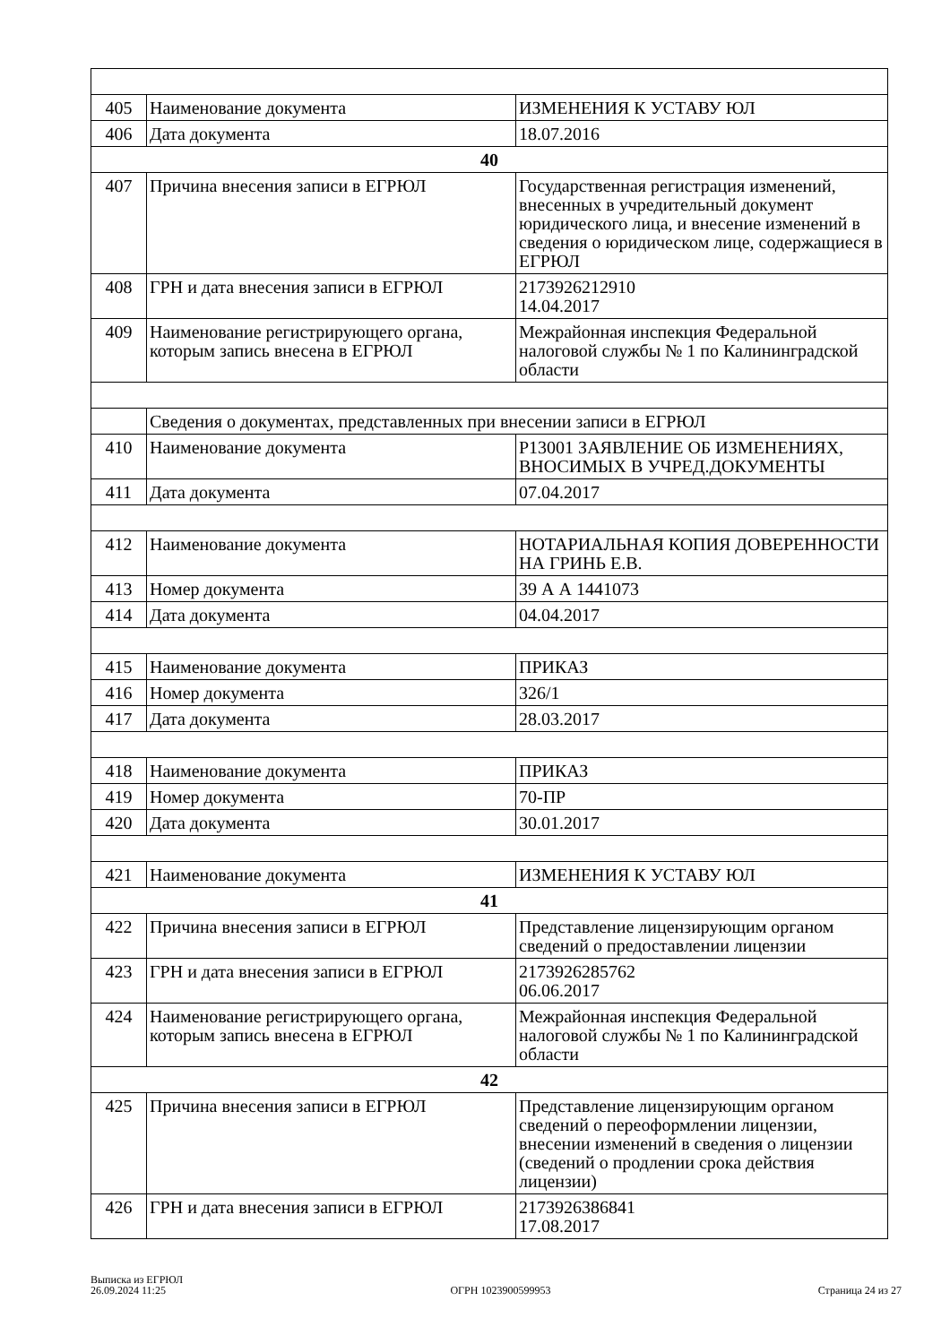| 405 | Наименование документа | ИЗМЕНЕНИЯ К УСТАВУ ЮЛ |
| 406 | Дата документа | 18.07.2016 |
| 40 | | |
| 407 | Причина внесения записи в ЕГРЮЛ | Государственная регистрация изменений, внесенных в учредительный документ юридического лица, и внесение изменений в сведения о юридическом лице, содержащиеся в ЕГРЮЛ |
| 408 | ГРН и дата внесения записи в ЕГРЮЛ | 2173926212910 14.04.2017 |
| 409 | Наименование регистрирующего органа, которым запись внесена в ЕГРЮЛ | Межрайонная инспекция Федеральной налоговой службы № 1 по Калининградской области |
| | Сведения о документах, представленных при внесении записи в ЕГРЮЛ | |
| 410 | Наименование документа | Р13001 ЗАЯВЛЕНИЕ ОБ ИЗМЕНЕНИЯХ, ВНОСИМЫХ В УЧРЕД.ДОКУМЕНТЫ |
| 411 | Дата документа | 07.04.2017 |
| 412 | Наименование документа | НОТАРИАЛЬНАЯ КОПИЯ ДОВЕРЕННОСТИ НА ГРИНЬ Е.В. |
| 413 | Номер документа | 39 А А 1441073 |
| 414 | Дата документа | 04.04.2017 |
| 415 | Наименование документа | ПРИКАЗ |
| 416 | Номер документа | 326/1 |
| 417 | Дата документа | 28.03.2017 |
| 418 | Наименование документа | ПРИКАЗ |
| 419 | Номер документа | 70-ПР |
| 420 | Дата документа | 30.01.2017 |
| 421 | Наименование документа | ИЗМЕНЕНИЯ К УСТАВУ ЮЛ |
| 41 | | |
| 422 | Причина внесения записи в ЕГРЮЛ | Представление лицензирующим органом сведений о предоставлении лицензии |
| 423 | ГРН и дата внесения записи в ЕГРЮЛ | 2173926285762 06.06.2017 |
| 424 | Наименование регистрирующего органа, которым запись внесена в ЕГРЮЛ | Межрайонная инспекция Федеральной налоговой службы № 1 по Калининградской области |
| 42 | | |
| 425 | Причина внесения записи в ЕГРЮЛ | Представление лицензирующим органом сведений о переоформлении лицензии, внесении изменений в сведения о лицензии (сведений о продлении срока действия лицензии) |
| 426 | ГРН и дата внесения записи в ЕГРЮЛ | 2173926386841 17.08.2017 |
Выписка из ЕГРЮЛ
26.09.2024 11:25
ОГРН 1023900599953
Страница 24 из 27